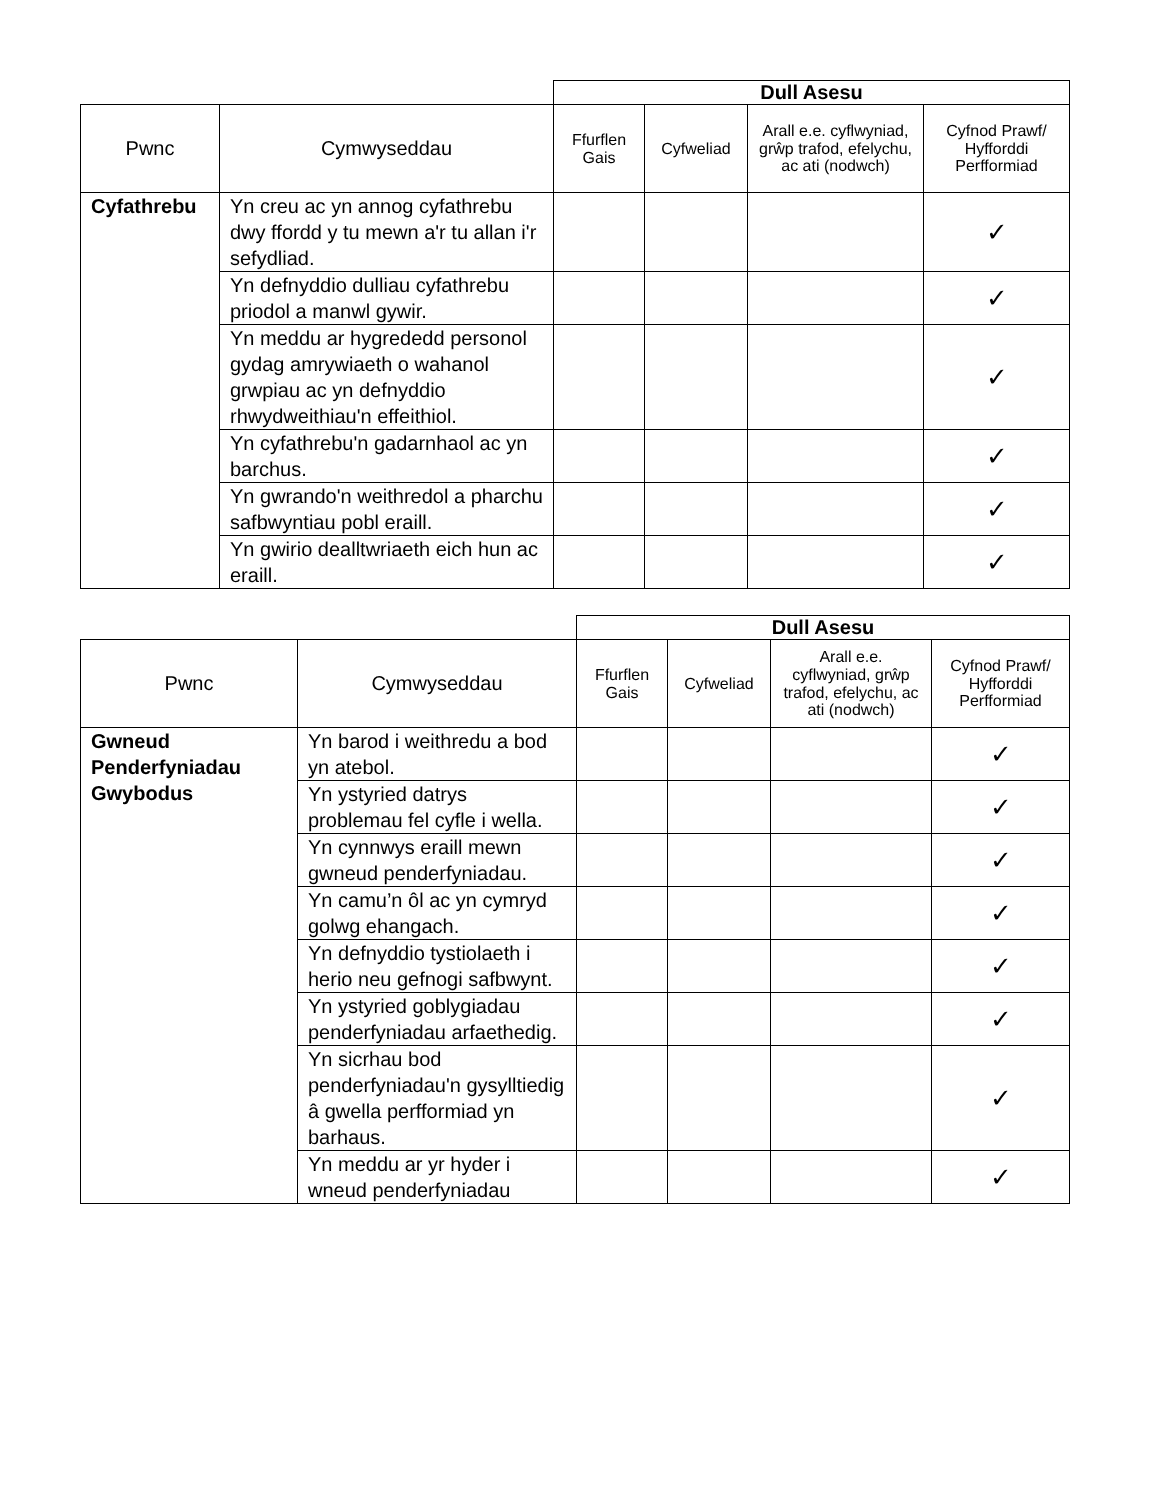| | | Dull Asesu | | | |
| Pwnc | Cymwyseddau | Ffurflen Gais | Cyfweliad | Arall e.e. cyflwyniad, grŵp trafod, efelychu, ac ati (nodwch) | Cyfnod Prawf/ Hyfforddi Perfformiad |
| Cyfathrebu | Yn creu ac yn annog cyfathrebu dwy ffordd y tu mewn a'r tu allan i'r sefydliad. | | | | ✓ |
| | Yn defnyddio dulliau cyfathrebu priodol a manwl gywir. | | | | ✓ |
| | Yn meddu ar hygrededd personol gydag amrywiaeth o wahanol grwpiau ac yn defnyddio rhwydweithiau'n effeithiol. | | | | ✓ |
| | Yn cyfathrebu'n gadarnhaol ac yn barchus. | | | | ✓ |
| | Yn gwrando'n weithredol a pharchu safbwyntiau pobl eraill. | | | | ✓ |
| | Yn gwirio dealltwriaeth eich hun ac eraill. | | | | ✓ |
| | | Dull Asesu | | | |
| Pwnc | Cymwyseddau | Ffurflen Gais | Cyfweliad | Arall e.e. cyflwyniad, grŵp trafod, efelychu, ac ati (nodwch) | Cyfnod Prawf/ Hyfforddi Perfformiad |
| Gwneud Penderfyniadau Gwybodus | Yn barod i weithredu a bod yn atebol. | | | | ✓ |
| | Yn ystyried datrys problemau fel cyfle i wella. | | | | ✓ |
| | Yn cynnwys eraill mewn gwneud penderfyniadau. | | | | ✓ |
| | Yn camu’n ôl ac yn cymryd golwg ehangach. | | | | ✓ |
| | Yn defnyddio tystiolaeth i herio neu gefnogi safbwynt. | | | | ✓ |
| | Yn ystyried goblygiadau penderfyniadau arfaethedig. | | | | ✓ |
| | Yn sicrhau bod penderfyniadau'n gysylltiedig â gwella perfformiad yn barhaus. | | | | ✓ |
| | Yn meddu ar yr hyder i wneud penderfyniadau | | | | ✓ |